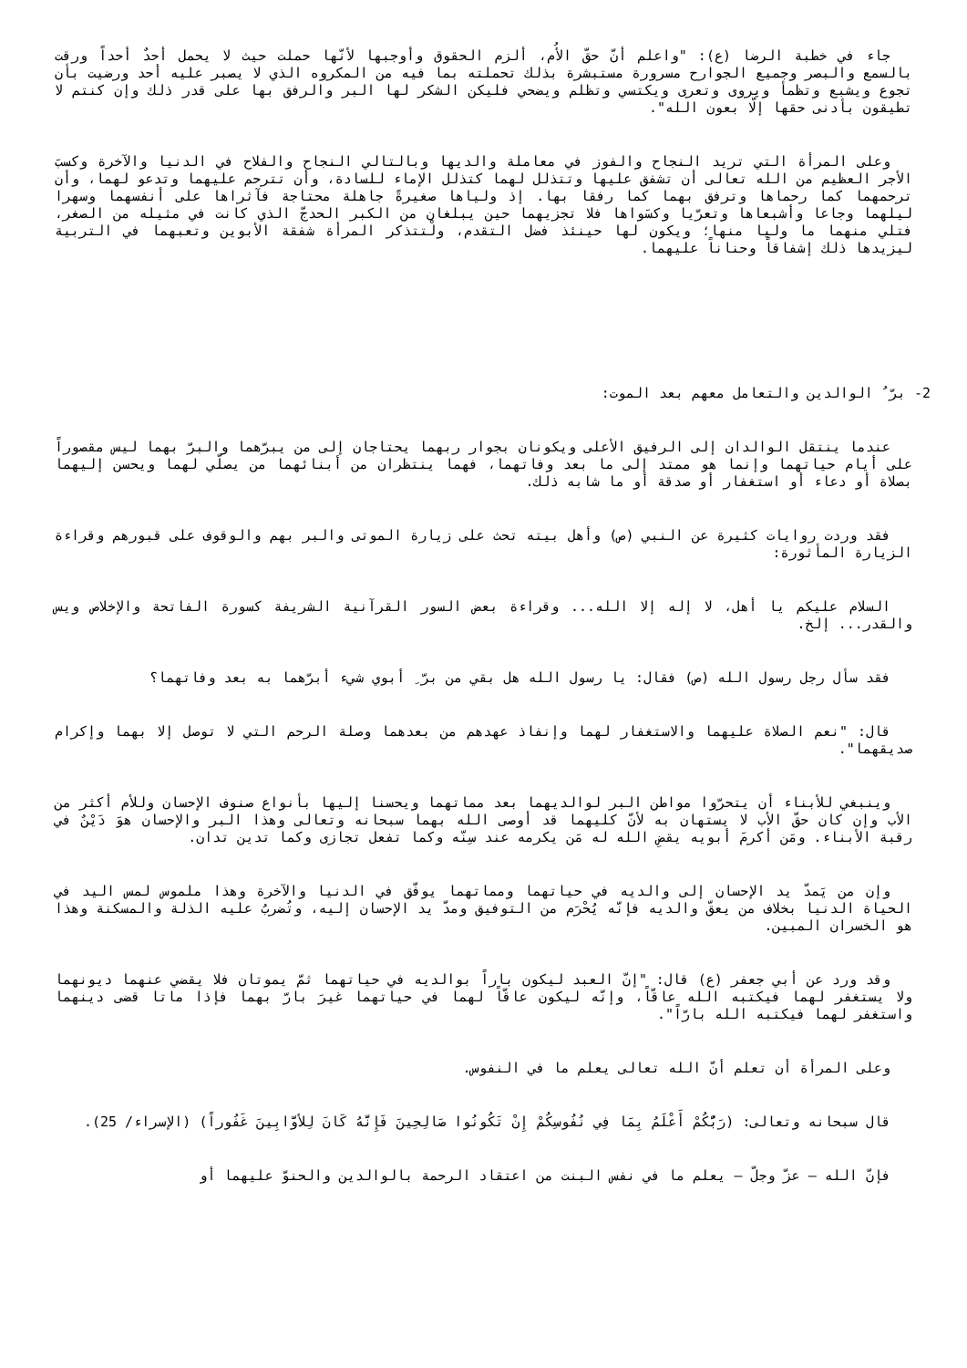جاء في خطبة الرضا (ع): "واعلم أنّ حقّ الأُم، ألزم الحقوق وأوجبها لأنّها حملت حيث لا يحمل أحدٌ أحداً ورقت بالسمع والبصر وجميع الجوارح مسرورة مستبشرة بذلك تحملته بما فيه من المكروه الذي لا يصبر عليه أحد ورضيت بأن تجوع ويشبع وتظمأ ويروى وتعرى ويكتسي وتظلم ويضحي فليكن الشكر لها البر والرفق بها على قدر ذلك وإن كنتم لا تطيقون بأدنى حقها إلّا بعون الله".
وعلى المرأة التي تريد النجاح والفوز في معاملة والديها وبالتالي النجاح والفلاح في الدنيا والآخرة وكسبَ الأجر العظيم من الله تعالى أن تشفق عليها وتتذلل لهما كتذلل الإماء للسادة، وأن تترحم عليهما وتدعو لهما، وأن ترحمهما كما رحماها وترفق بهما كما رفقا بها. إذ ولياها صغيرةً جاهلة محتاجة فآثراها على أنفسهما وسهرا ليلهما وجاعا وأشبعاها وتعرّيا وكسَواها فلا تجزيهما حين يبلغان من الكبر الحدجّ الذي كانت في مثيله من الصغر، فتلي منهما ما وليا منها؛ ويكون لها حينئذ فضل التقدم، ولْتتذكر المرأة شفقة الأبوين وتعبهما في التربية ليزيدها ذلك إشفاقاً وحناناً عليهما.
2- برّ ُ الوالدين والتعامل معهم بعد الموت:
عندما ينتقل الوالدان إلى الرفيق الأعلى ويكونان بجوار ربهما يحتاجان إلى من يبرّهما والبرّ بهما ليس مقصوراً على أيام حياتهما وإنما هو ممتد إلى ما بعد وفاتهما، فهما ينتظران من أبنائهما من يصلّي لهما ويحسن إليهما بصلاة أو دعاء أو استغفار أو صدقة أو ما شابه ذلك.
فقد وردت روايات كثيرة عن النبي (ص) وأهل بيته تحث على زيارة الموتى والبر بهم والوقوف على قبورهم وقراءة الزيارة المأثورة:
السلام عليكم يا أهل، لا إله إلا الله... وقراءة بعض السور القرآنية الشريفة كسورة الفاتحة والإخلاص ويس والقدر... إلخ.
فقد سأل رجل رسول الله (ص) فقال: يا رسول الله هل بقي من برّ ِ أبوي شيء أبرّهما به بعد وفاتهما؟
قال: "نعم الصلاة عليهما والاستغفار لهما وإنفاذ عهدهم من بعدهما وصلة الرحم التي لا توصل إلا بهما وإكرام صديقهما".
وينبغي للأبناء أن يتحرّوا مواطن البر لوالديهما بعد مماتهما ويحسنا إليها بأنواع صنوف الإحسان وللأم أكثر من الأب وإن كان حقّ الأب لا يستهان به لأنّ كليهما قد أوصى الله بهما سبحانه وتعالى وهذا البر والإحسان هوَ دَيْنٌ في رقبة الأبناء. ومَن أكرمَ أبويه يقضِ الله له مَن يكرمه عند سِنّه وكما تفعل تجازى وكما تدين تدان.
وإن من يَمدّ يد الإحسان إلى والديه في حياتهما ومماتهما يوفّق في الدنيا والآخرة وهذا ملموس لمس اليد في الحياة الدنيا بخلاف من يعقّ والديه فإنّه يُحْرَم من التوفيق ومدّ يد الإحسان إليه، وتُضربُ عليه الذلة والمسكنة وهذا هو الخسران المبين.
وقد ورد عن أبي جعفر (ع) قال: "إنّ العبد ليكون باراً بوالديه في حياتهما ثمّ يموتان فلا يقضي عنهما ديونهما ولا يستغفر لهما فيكتبه الله عاقّاً، وإنّه ليكون عاقّاً لهما في حياتهما غيرَ بارّ بهما فإذا ماتا قضى دينهما واستغفر لهما فيكتبه الله بارّاً".
وعلى المرأة أن تعلم أنّ الله تعالى يعلم ما في النفوس.
قال سبحانه وتعالى: (رَبُّكُمْ أَعْلَمُ بِمَا فِي نُفُوسِكُمْ إِنْ تَكُونُوا صَالِحِينَ فَإِنَّهُ كَانَ لِلأوَّابِينَ غَفُوراً) (الإسراء/ 25).
فإنّ الله – عزّ وجلّ – يعلم ما في نفس البنت من اعتقاد الرحمة بالوالدين والحنوّ عليهما أو